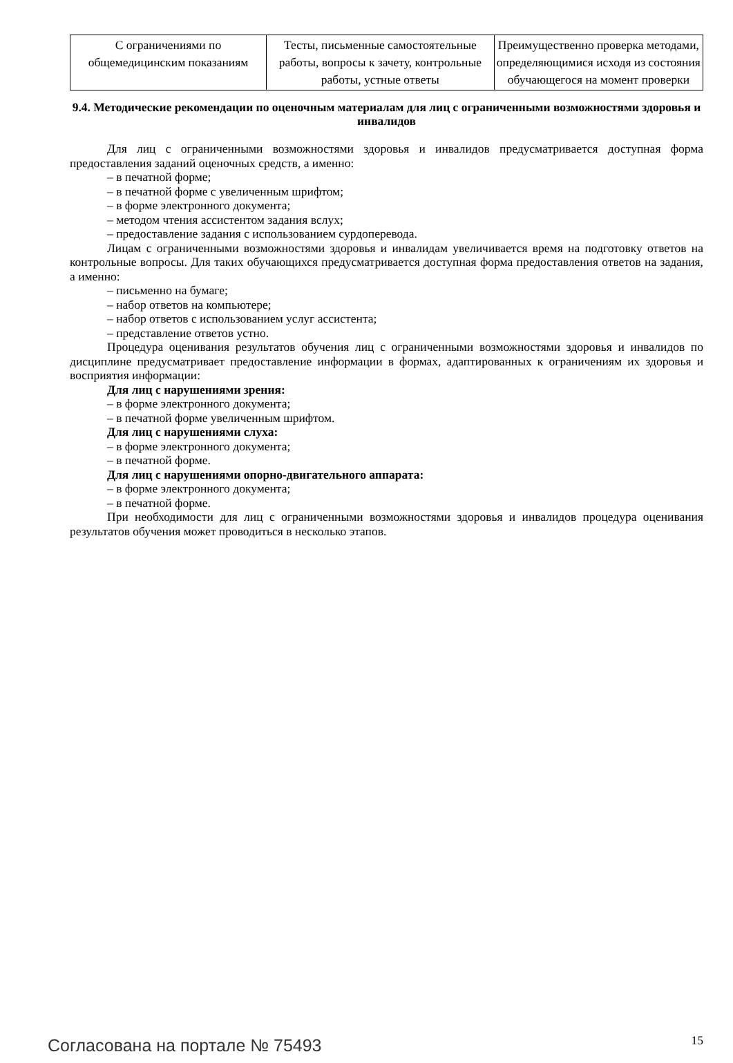| С ограничениями по общемедицинским показаниям | Тесты, письменные самостоятельные работы, вопросы к зачету, контрольные работы, устные ответы | Преимущественно проверка методами, определяющимися исходя из состояния обучающегося на момент проверки |
9.4. Методические рекомендации по оценочным материалам для лиц с ограниченными возможностями здоровья и инвалидов
Для лиц с ограниченными возможностями здоровья и инвалидов предусматривается доступная форма предоставления заданий оценочных средств, а именно:
– в печатной форме;
– в печатной форме с увеличенным шрифтом;
– в форме электронного документа;
– методом чтения ассистентом задания вслух;
– предоставление задания с использованием сурдоперевода.
Лицам с ограниченными возможностями здоровья и инвалидам увеличивается время на подготовку ответов на контрольные вопросы. Для таких обучающихся предусматривается доступная форма предоставления ответов на задания, а именно:
– письменно на бумаге;
– набор ответов на компьютере;
– набор ответов с использованием услуг ассистента;
– представление ответов устно.
Процедура оценивания результатов обучения лиц с ограниченными возможностями здоровья и инвалидов по дисциплине предусматривает предоставление информации в формах, адаптированных к ограничениям их здоровья и восприятия информации:
Для лиц с нарушениями зрения:
– в форме электронного документа;
– в печатной форме увеличенным шрифтом.
Для лиц с нарушениями слуха:
– в форме электронного документа;
– в печатной форме.
Для лиц с нарушениями опорно-двигательного аппарата:
– в форме электронного документа;
– в печатной форме.
При необходимости для лиц с ограниченными возможностями здоровья и инвалидов процедура оценивания результатов обучения может проводиться в несколько этапов.
Согласована на портале № 75493
15